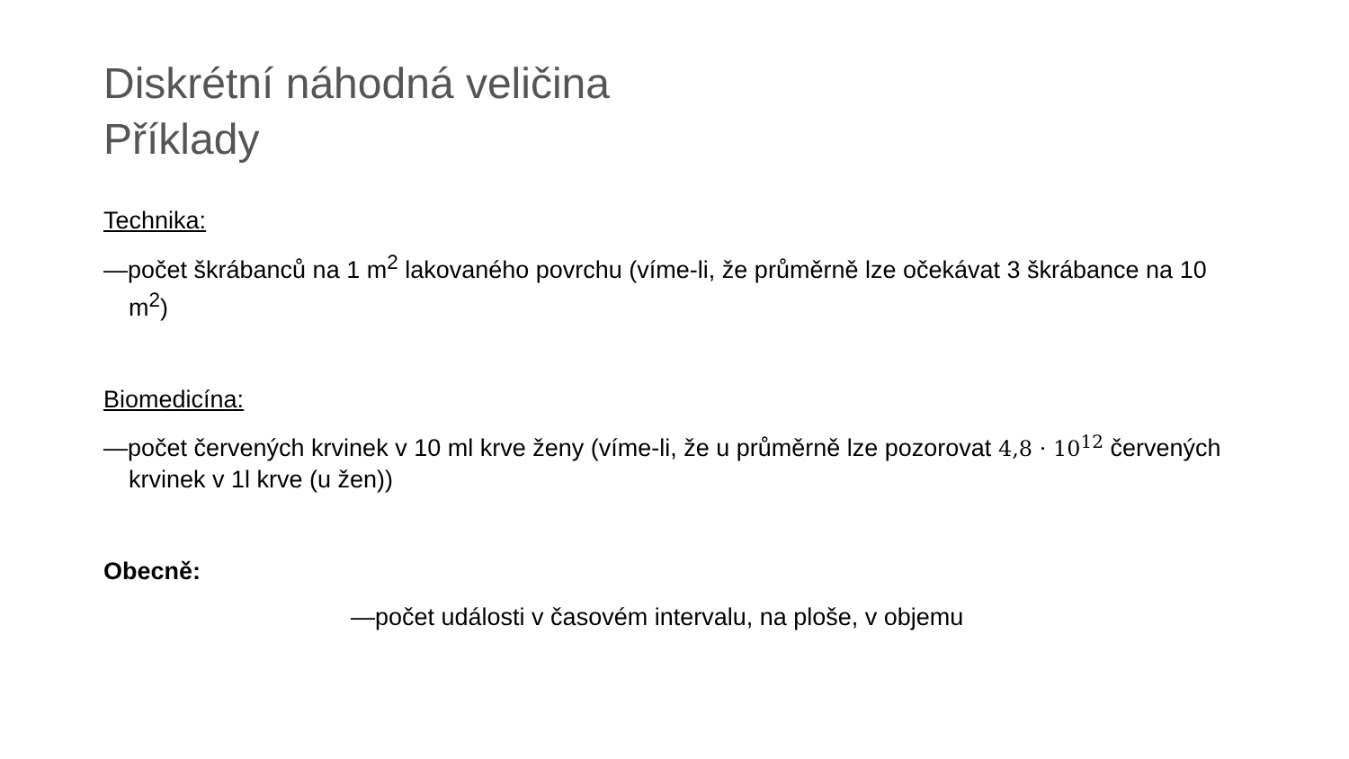Diskrétní náhodná veličina
Příklady
Technika:
—počet škrábanců na 1 m<sup>2</sup> lakovaného povrchu (víme-li, že průměrně lze očekávat 3 škrábance na 10 m<sup>2</sup>)
Biomedicína:
—počet červených krvinek v 10 ml krve ženy (víme-li, že u průměrně lze pozorovat 4,8 · 10<sup>12</sup> červených krvinek v 1l krve (u žen))
Obecně:
—počet události v časovém intervalu, na ploše, v objemu